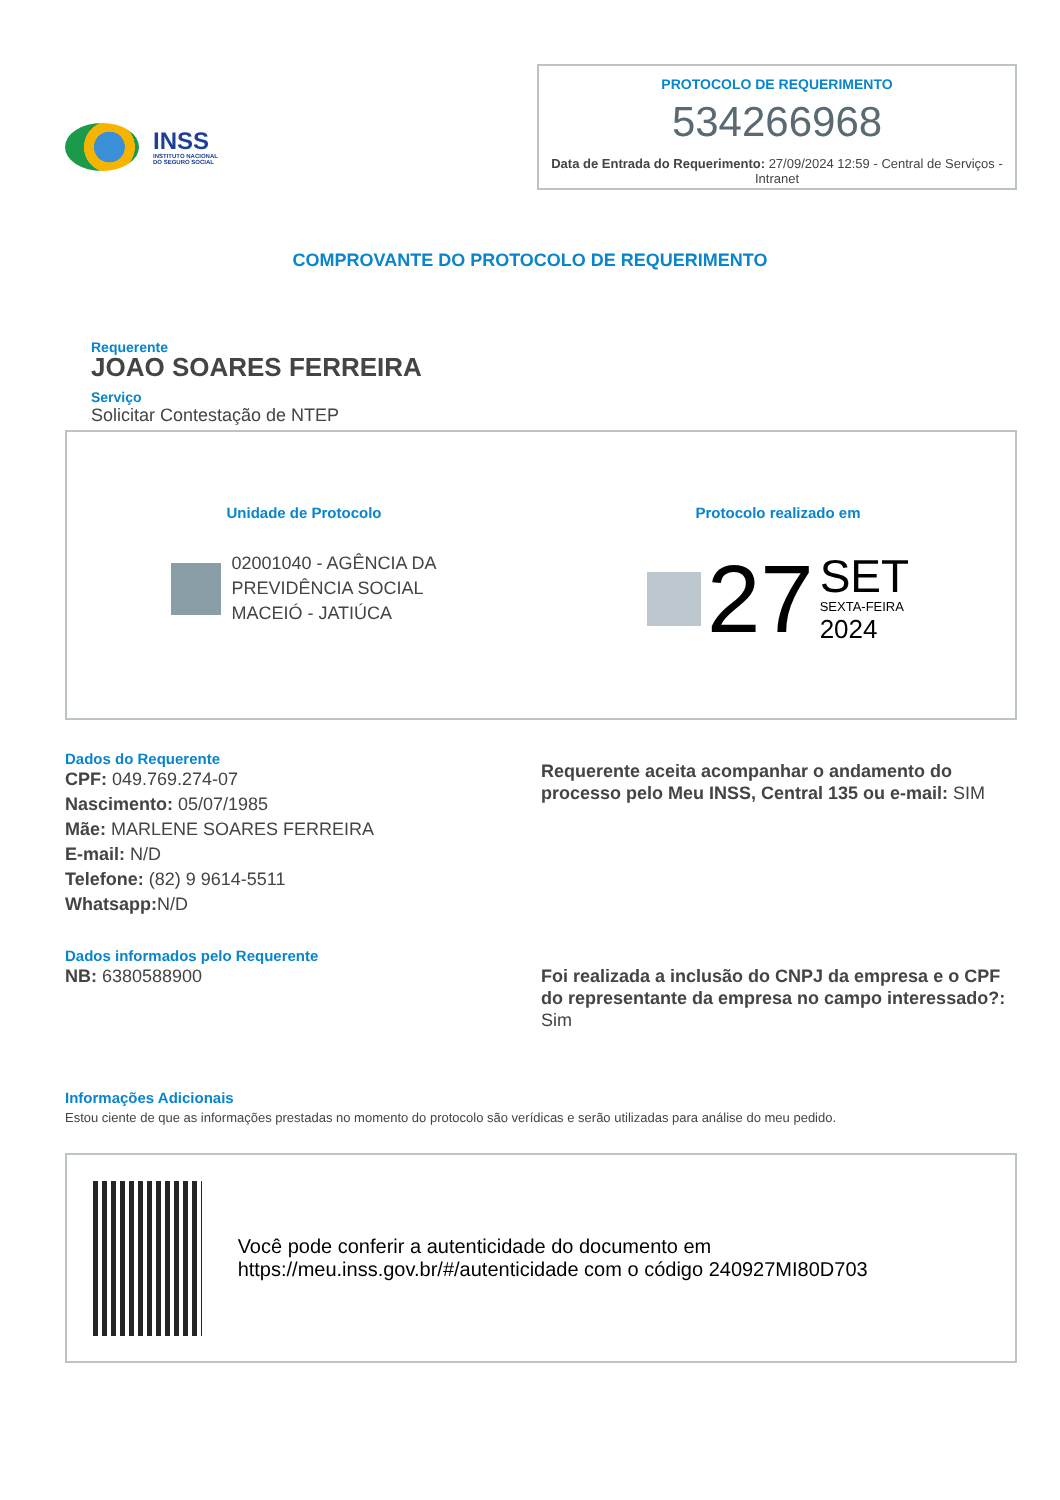INSS
INSTITUTO NACIONAL
DO SEGURO SOCIAL
PROTOCOLO DE REQUERIMENTO
534266968
Data de Entrada do Requerimento: 27/09/2024 12:59 - Central de Serviços - Intranet
COMPROVANTE DO PROTOCOLO DE REQUERIMENTO
Requerente
JOAO SOARES FERREIRA
Serviço
Solicitar Contestação de NTEP
Unidade de Protocolo
02001040 - AGÊNCIA DA
PREVIDÊNCIA SOCIAL
MACEIÓ - JATIÚCA
Protocolo realizado em
27
SET
SEXTA-FEIRA
2024
Dados do Requerente
CPF: 049.769.274-07
Nascimento: 05/07/1985
Mãe: MARLENE SOARES FERREIRA
E-mail: N/D
Telefone: (82) 9 9614-5511
Whatsapp: N/D
Requerente aceita acompanhar o andamento do processo pelo Meu INSS, Central 135 ou e-mail: SIM
Dados informados pelo Requerente
NB: 6380588900
Foi realizada a inclusão do CNPJ da empresa e o CPF do representante da empresa no campo interessado?: Sim
Informações Adicionais
Estou ciente de que as informações prestadas no momento do protocolo são verídicas e serão utilizadas para análise do meu pedido.
Você pode conferir a autenticidade do documento em https://meu.inss.gov.br/#/autenticidade com o código 240927MI80D703